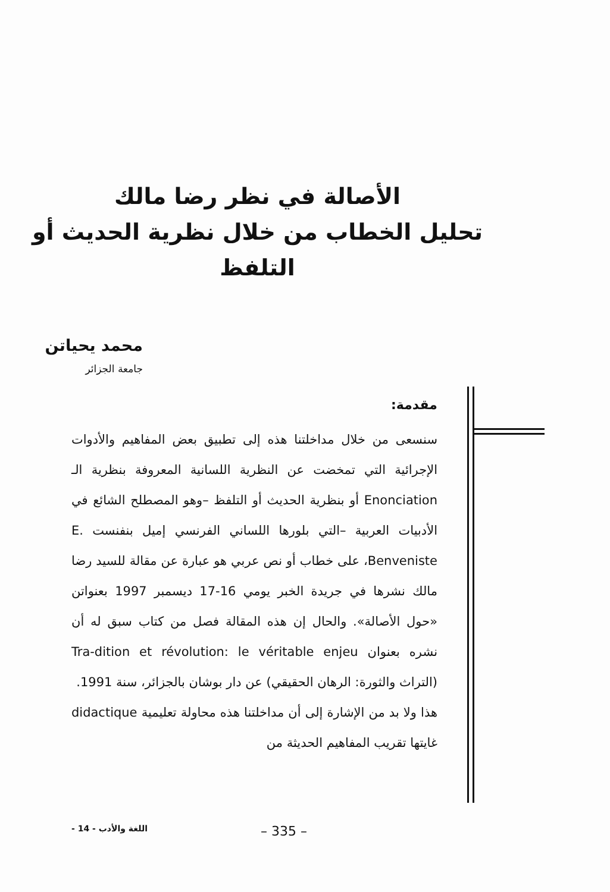الأصالة في نظر رضا مالك
تحليل الخطاب من خلال نظرية الحديث أو التلفظ
محمد يحياتن
جامعة الجزائر
مقدمة:
سنسعى من خلال مداخلتنا هذه إلى تطبيق بعض المفاهيم والأدوات الإجرائية التي تمخضت عن النظرية اللسانية المعروفة بنظرية الـ Enonciation أو بنظرية الحديث أو التلفظ –وهو المصطلح الشائع في الأدبيات العربية –التي بلورها اللساني الفرنسي إميل بنفنست E. Benveniste، على خطاب أو نص عربي هو عبارة عن مقالة للسيد رضا مالك نشرها في جريدة الخبر يومي 16-17 ديسمبر 1997 بعنواتن «حول الأصالة». والحال إن هذه المقالة فصل من كتاب سبق له أن نشره بعنوان Tra-dition et révolution: le véritable enjeu (التراث والثورة: الرهان الحقيقي) عن دار بوشان بالجزائر، سنة 1991.
هذا ولا بد من الإشارة إلى أن مداخلتنا هذه محاولة تعليمية didactique غايتها تقريب المفاهيم الحديثة من
- 14 - اللغة والأدب – 335 –